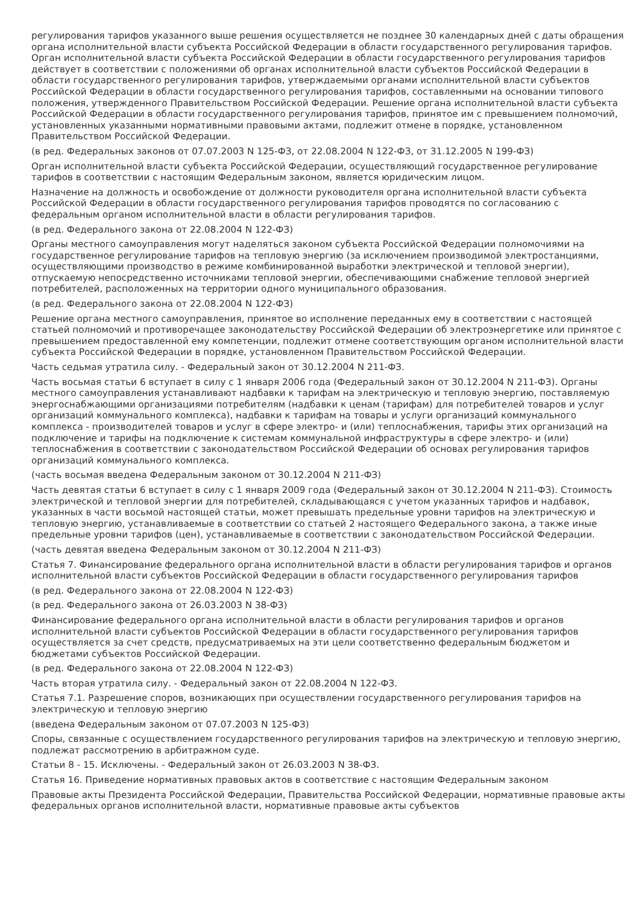регулирования тарифов указанного выше решения осуществляется не позднее 30 календарных дней с даты обращения органа исполнительной власти субъекта Российской Федерации в области государственного регулирования тарифов. Орган исполнительной власти субъекта Российской Федерации в области государственного регулирования тарифов действует в соответствии с положениями об органах исполнительной власти субъектов Российской Федерации в области государственного регулирования тарифов, утверждаемыми органами исполнительной власти субъектов Российской Федерации в области государственного регулирования тарифов, составленными на основании типового положения, утвержденного Правительством Российской Федерации. Решение органа исполнительной власти субъекта Российской Федерации в области государственного регулирования тарифов, принятое им с превышением полномочий, установленных указанными нормативными правовыми актами, подлежит отмене в порядке, установленном Правительством Российской Федерации.
(в ред. Федеральных законов от 07.07.2003 N 125-ФЗ, от 22.08.2004 N 122-ФЗ, от 31.12.2005 N 199-ФЗ)
Орган исполнительной власти субъекта Российской Федерации, осуществляющий государственное регулирование тарифов в соответствии с настоящим Федеральным законом, является юридическим лицом.
Назначение на должность и освобождение от должности руководителя органа исполнительной власти субъекта Российской Федерации в области государственного регулирования тарифов проводятся по согласованию с федеральным органом исполнительной власти в области регулирования тарифов.
(в ред. Федерального закона от 22.08.2004 N 122-ФЗ)
Органы местного самоуправления могут наделяться законом субъекта Российской Федерации полномочиями на государственное регулирование тарифов на тепловую энергию (за исключением производимой электростанциями, осуществляющими производство в режиме комбинированной выработки электрической и тепловой энергии), отпускаемую непосредственно источниками тепловой энергии, обеспечивающими снабжение тепловой энергией потребителей, расположенных на территории одного муниципального образования.
(в ред. Федерального закона от 22.08.2004 N 122-ФЗ)
Решение органа местного самоуправления, принятое во исполнение переданных ему в соответствии с настоящей статьей полномочий и противоречащее законодательству Российской Федерации об электроэнергетике или принятое с превышением предоставленной ему компетенции, подлежит отмене соответствующим органом исполнительной власти субъекта Российской Федерации в порядке, установленном Правительством Российской Федерации.
Часть седьмая утратила силу. - Федеральный закон от 30.12.2004 N 211-ФЗ.
Часть восьмая статьи 6 вступает в силу с 1 января 2006 года (Федеральный закон от 30.12.2004 N 211-ФЗ). Органы местного самоуправления устанавливают надбавки к тарифам на электрическую и тепловую энергию, поставляемую энергоснабжающими организациями потребителям (надбавки к ценам (тарифам) для потребителей товаров и услуг организаций коммунального комплекса), надбавки к тарифам на товары и услуги организаций коммунального комплекса - производителей товаров и услуг в сфере электро- и (или) теплоснабжения, тарифы этих организаций на подключение и тарифы на подключение к системам коммунальной инфраструктуры в сфере электро- и (или) теплоснабжения в соответствии с законодательством Российской Федерации об основах регулирования тарифов организаций коммунального комплекса.
(часть восьмая введена Федеральным законом от 30.12.2004 N 211-ФЗ)
Часть девятая статьи 6 вступает в силу с 1 января 2009 года (Федеральный закон от 30.12.2004 N 211-ФЗ). Стоимость электрической и тепловой энергии для потребителей, складывающаяся с учетом указанных тарифов и надбавок, указанных в части восьмой настоящей статьи, может превышать предельные уровни тарифов на электрическую и тепловую энергию, устанавливаемые в соответствии со статьей 2 настоящего Федерального закона, а также иные предельные уровни тарифов (цен), устанавливаемые в соответствии с законодательством Российской Федерации.
(часть девятая введена Федеральным законом от 30.12.2004 N 211-ФЗ)
Статья 7. Финансирование федерального органа исполнительной власти в области регулирования тарифов и органов исполнительной власти субъектов Российской Федерации в области государственного регулирования тарифов
(в ред. Федерального закона от 22.08.2004 N 122-ФЗ)
(в ред. Федерального закона от 26.03.2003 N 38-ФЗ)
Финансирование федерального органа исполнительной власти в области регулирования тарифов и органов исполнительной власти субъектов Российской Федерации в области государственного регулирования тарифов осуществляется за счет средств, предусматриваемых на эти цели соответственно федеральным бюджетом и бюджетами субъектов Российской Федерации.
(в ред. Федерального закона от 22.08.2004 N 122-ФЗ)
Часть вторая утратила силу. - Федеральный закон от 22.08.2004 N 122-ФЗ.
Статья 7.1. Разрешение споров, возникающих при осуществлении государственного регулирования тарифов на электрическую и тепловую энергию
(введена Федеральным законом от 07.07.2003 N 125-ФЗ)
Споры, связанные с осуществлением государственного регулирования тарифов на электрическую и тепловую энергию, подлежат рассмотрению в арбитражном суде.
Статьи 8 - 15. Исключены. - Федеральный закон от 26.03.2003 N 38-ФЗ.
Статья 16. Приведение нормативных правовых актов в соответствие с настоящим Федеральным законом
Правовые акты Президента Российской Федерации, Правительства Российской Федерации, нормативные правовые акты федеральных органов исполнительной власти, нормативные правовые акты субъектов